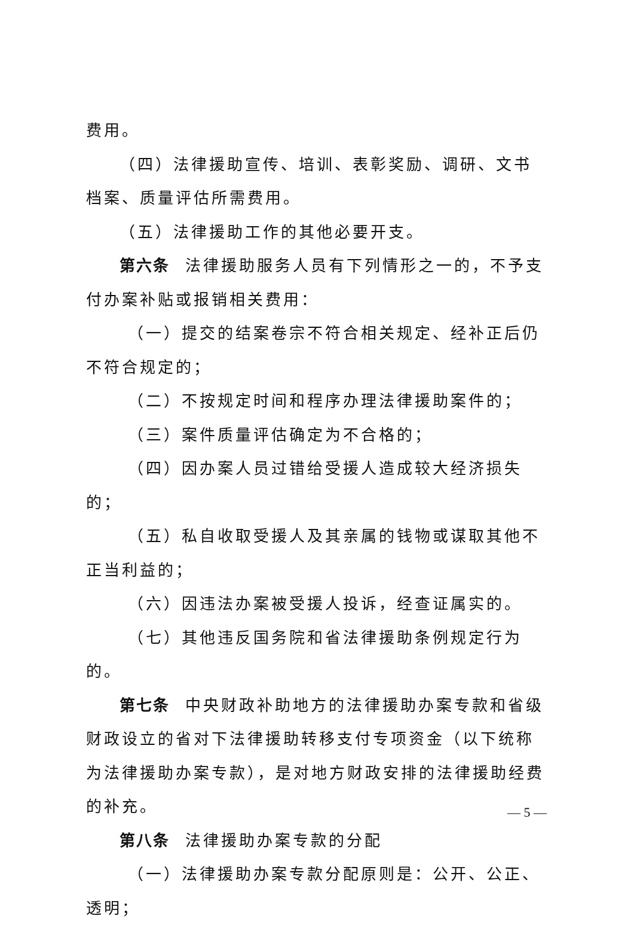费用。
（四）法律援助宣传、培训、表彰奖励、调研、文书档案、质量评估所需费用。
（五）法律援助工作的其他必要开支。
第六条 法律援助服务人员有下列情形之一的，不予支付办案补贴或报销相关费用：
（一）提交的结案卷宗不符合相关规定、经补正后仍不符合规定的；
（二）不按规定时间和程序办理法律援助案件的；
（三）案件质量评估确定为不合格的；
（四）因办案人员过错给受援人造成较大经济损失的；
（五）私自收取受援人及其亲属的钱物或谋取其他不正当利益的；
（六）因违法办案被受援人投诉，经查证属实的。
（七）其他违反国务院和省法律援助条例规定行为的。
第七条 中央财政补助地方的法律援助办案专款和省级财政设立的省对下法律援助转移支付专项资金（以下统称为法律援助办案专款），是对地方财政安排的法律援助经费的补充。
第八条 法律援助办案专款的分配
（一）法律援助办案专款分配原则是：公开、公正、透明；
— 5 —